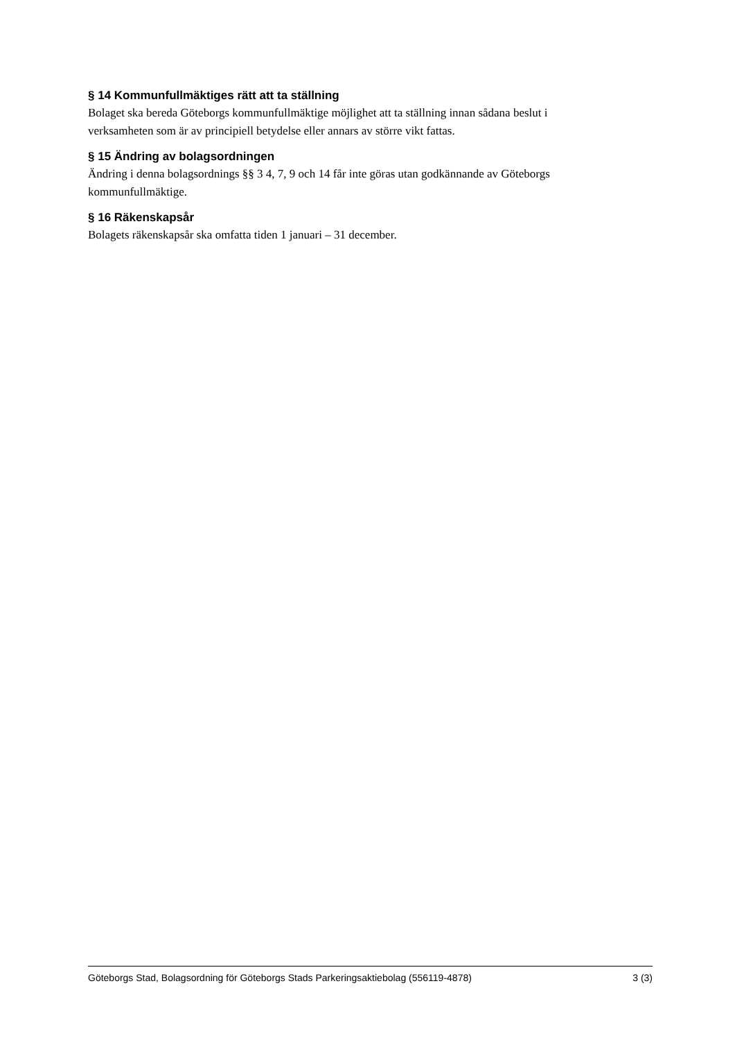§ 14 Kommunfullmäktiges rätt att ta ställning
Bolaget ska bereda Göteborgs kommunfullmäktige möjlighet att ta ställning innan sådana beslut i verksamheten som är av principiell betydelse eller annars av större vikt fattas.
§ 15 Ändring av bolagsordningen
Ändring i denna bolagsordnings §§ 3 4, 7, 9 och 14 får inte göras utan godkännande av Göteborgs kommunfullmäktige.
§ 16 Räkenskapsår
Bolagets räkenskapsår ska omfatta tiden 1 januari – 31 december.
Göteborgs Stad, Bolagsordning för Göteborgs Stads Parkeringsaktiebolag (556119-4878) 3 (3)